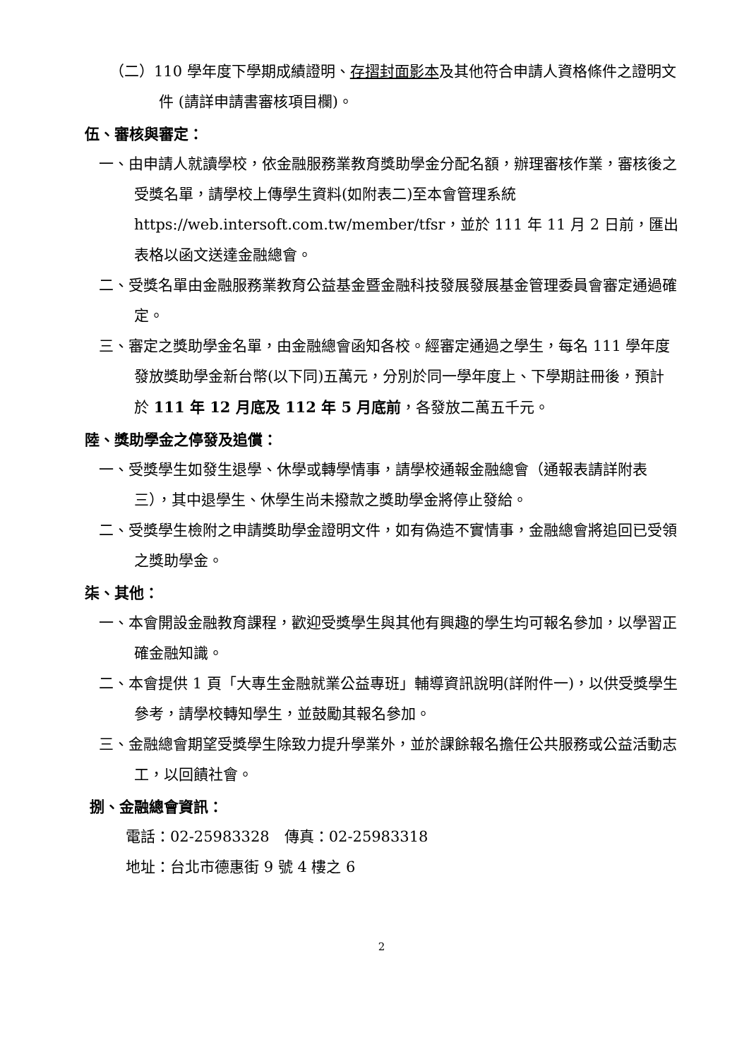（二）110 學年度下學期成績證明、存摺封面影本及其他符合申請人資格條件之證明文件 (請詳申請書審核項目欄)。
伍、審核與審定：
一、由申請人就讀學校，依金融服務業教育獎助學金分配名額，辦理審核作業，審核後之受獎名單，請學校上傳學生資料(如附表二)至本會管理系統 https://web.intersoft.com.tw/member/tfsr，並於 111 年 11 月 2 日前，匯出表格以函文送達金融總會。
二、受獎名單由金融服務業教育公益基金暨金融科技發展發展基金管理委員會審定通過確定。
三、審定之獎助學金名單，由金融總會函知各校。經審定通過之學生，每名 111 學年度發放獎助學金新台幣(以下同)五萬元，分別於同一學年度上、下學期註冊後，預計於 111 年 12 月底及 112 年 5 月底前，各發放二萬五千元。
陸、獎助學金之停發及追償：
一、受獎學生如發生退學、休學或轉學情事，請學校通報金融總會（通報表請詳附表三），其中退學生、休學生尚未撥款之獎助學金將停止發給。
二、受獎學生檢附之申請獎助學金證明文件，如有偽造不實情事，金融總會將追回已受領之獎助學金。
柒、其他：
一、本會開設金融教育課程，歡迎受獎學生與其他有興趣的學生均可報名參加，以學習正確金融知識。
二、本會提供 1 頁「大專生金融就業公益專班」輔導資訊說明(詳附件一)，以供受獎學生參考，請學校轉知學生，並鼓勵其報名參加。
三、金融總會期望受獎學生除致力提升學業外，並於課餘報名擔任公共服務或公益活動志工，以回饋社會。
捌、金融總會資訊：
電話：02-25983328　傳真：02-25983318
地址：台北市德惠街 9 號 4 樓之 6
2